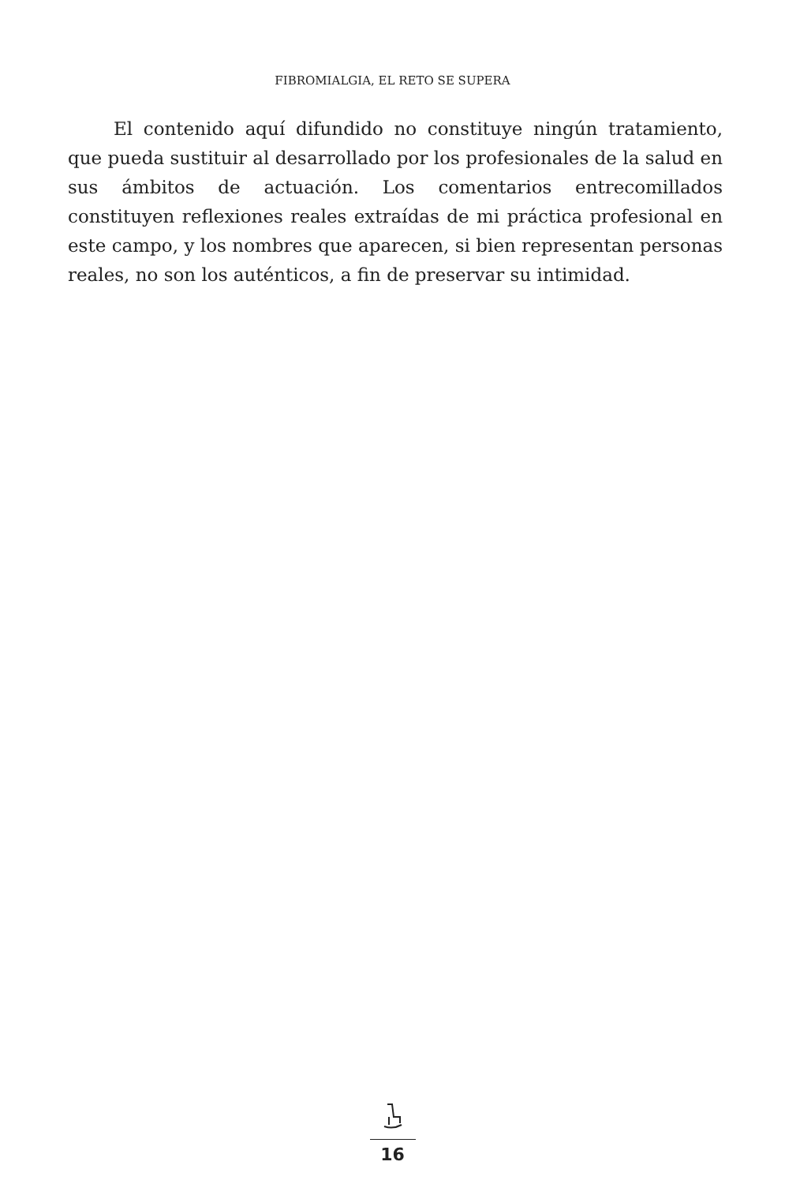FIBROMIALGIA, EL RETO SE SUPERA
El contenido aquí difundido no constituye ningún tratamiento, que pueda sustituir al desarrollado por los profesionales de la salud en sus ámbitos de actuación. Los comentarios entrecomillados constituyen reflexiones reales extraídas de mi práctica profesional en este campo, y los nombres que aparecen, si bien representan personas reales, no son los auténticos, a fin de preservar su intimidad.
16